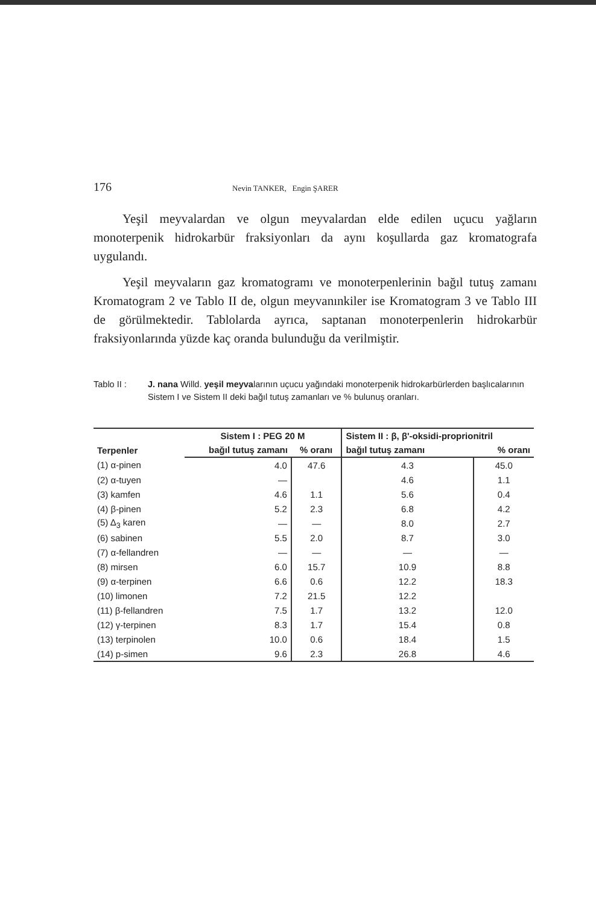176 Nevin TANKER, Engin ŞARER
Yeşil meyvalardan ve olgun meyvalardan elde edilen uçucu yağların monoterpenik hidrokarbür fraksiyonları da aynı koşullarda gaz kromatografa uygulandı.
Yeşil meyvaların gaz kromatogramı ve monoterpenlerinin bağıl tutuş zamanı Kromatogram 2 ve Tablo II de, olgun meyvanınkiler ise Kromatogram 3 ve Tablo III de görülmektedir. Tablolarda ayrıca, saptanan monoterpenlerin hidrokarbür fraksiyonlarında yüzde kaç oranda bulunduğu da verilmiştir.
Tablo II : J. nana Willd. yeşil meyvalarının uçucu yağındaki monoterpenik hidrokarbürlerden başlıcalarının Sistem I ve Sistem II deki bağıl tutuş zamanları ve % bulunuş oranları.
| Terpenler | Sistem I : PEG 20 M | | Sistem II : β, β'-oksidi-proprionitril | |
| --- | --- | --- | --- | --- |
| | bağıl tutuş zamanı | % oranı | bağıl tutuş zamanı | % oranı |
| (1) α-pinen | 4.0 | 47.6 | 4.3 | 45.0 |
| (2) α-tuyen | — | | 4.6 | 1.1 |
| (3) kamfen | 4.6 | 1.1 | 5.6 | 0.4 |
| (4) β-pinen | 5.2 | 2.3 | 6.8 | 4.2 |
| (5) Δ<sub>3</sub> karen | — | — | 8.0 | 2.7 |
| (6) sabinen | 5.5 | 2.0 | 8.7 | 3.0 |
| (7) α-fellandren | — | — | — | — |
| (8) mirsen | 6.0 | 15.7 | 10.9 | 8.8 |
| (9) α-terpinen | 6.6 | 0.6 | 12.2 | 18.3 |
| (10) limonen | 7.2 | 21.5 | 12.2 | |
| (11) β-fellandren | 7.5 | 1.7 | 13.2 | 12.0 |
| (12) γ-terpinen | 8.3 | 1.7 | 15.4 | 0.8 |
| (13) terpinolen | 10.0 | 0.6 | 18.4 | 1.5 |
| (14) p-simen | 9.6 | 2.3 | 26.8 | 4.6 |